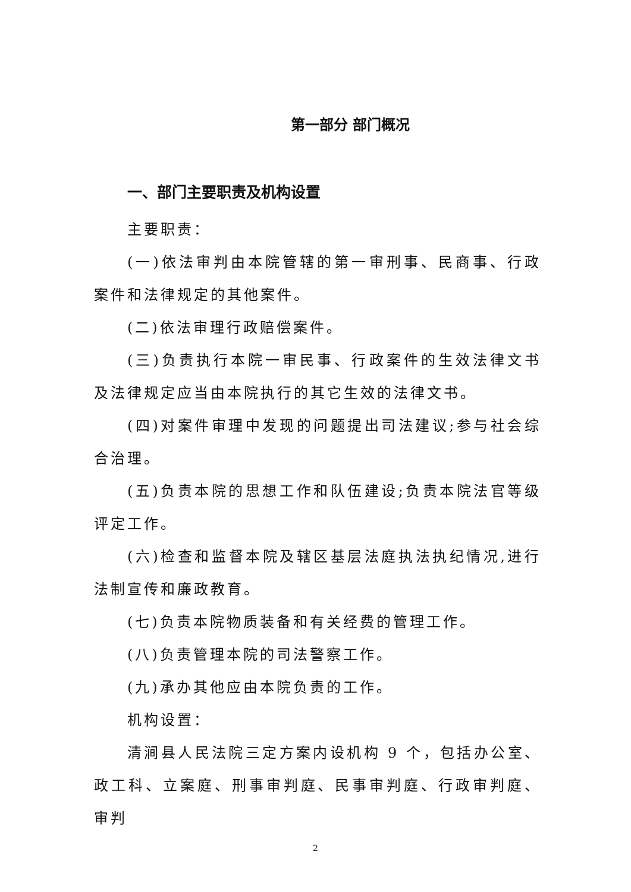第一部分 部门概况
一、部门主要职责及机构设置
主要职责：
(一)依法审判由本院管辖的第一审刑事、民商事、行政案件和法律规定的其他案件。
(二)依法审理行政赔偿案件。
(三)负责执行本院一审民事、行政案件的生效法律文书及法律规定应当由本院执行的其它生效的法律文书。
(四)对案件审理中发现的问题提出司法建议;参与社会综合治理。
(五)负责本院的思想工作和队伍建设;负责本院法官等级评定工作。
(六)检查和监督本院及辖区基层法庭执法执纪情况,进行法制宣传和廉政教育。
(七)负责本院物质装备和有关经费的管理工作。
(八)负责管理本院的司法警察工作。
(九)承办其他应由本院负责的工作。
机构设置：
清涧县人民法院三定方案内设机构 9 个，包括办公室、政工科、立案庭、刑事审判庭、民事审判庭、行政审判庭、审判
2